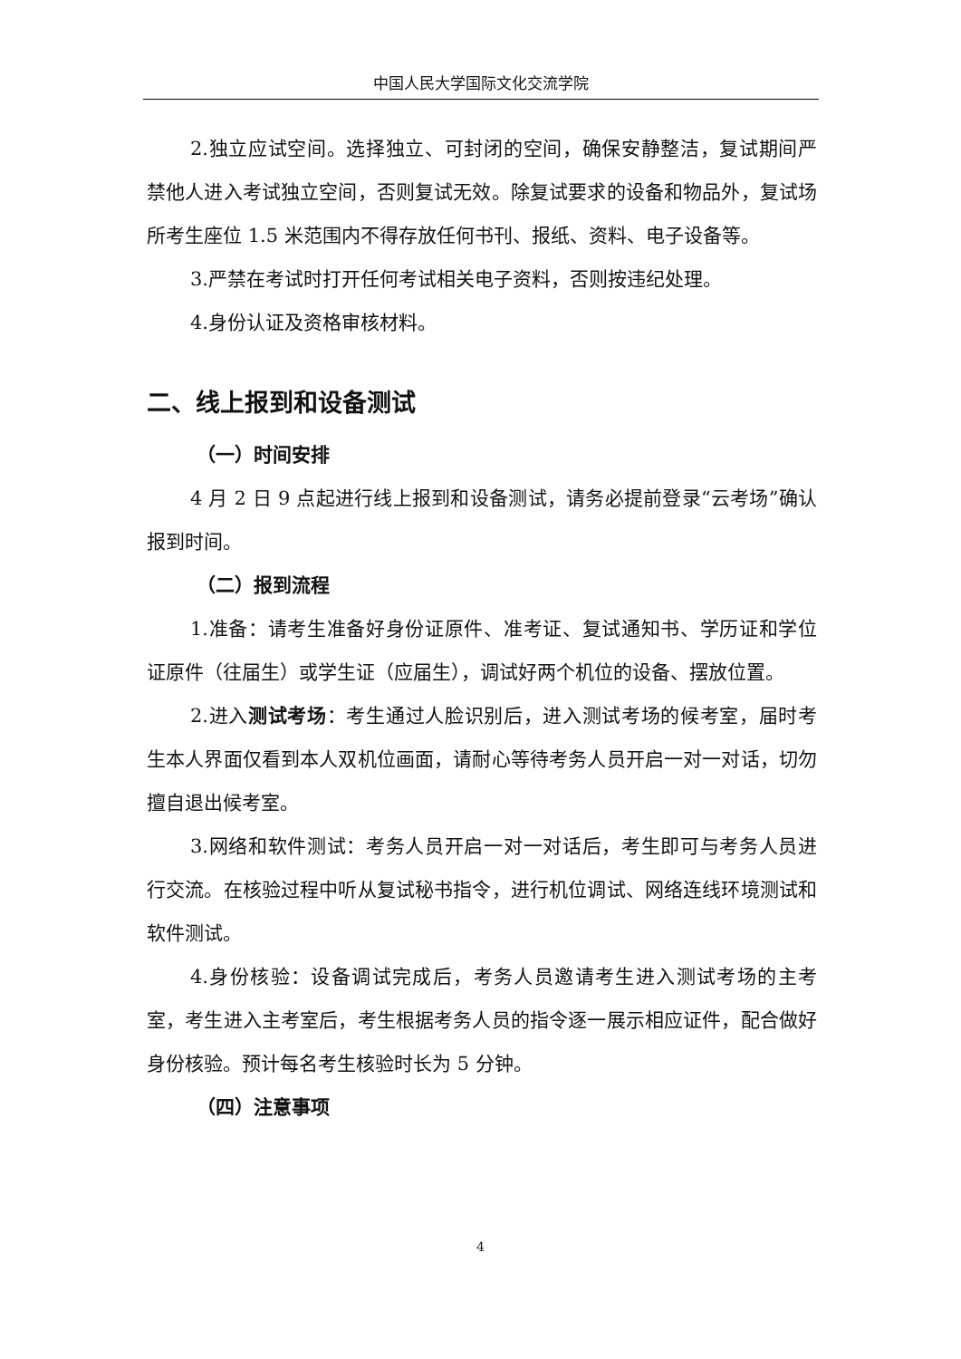中国人民大学国际文化交流学院
2.独立应试空间。选择独立、可封闭的空间，确保安静整洁，复试期间严禁他人进入考试独立空间，否则复试无效。除复试要求的设备和物品外，复试场所考生座位 1.5 米范围内不得存放任何书刊、报纸、资料、电子设备等。
3.严禁在考试时打开任何考试相关电子资料，否则按违纪处理。
4.身份认证及资格审核材料。
二、线上报到和设备测试
（一）时间安排
4 月 2 日 9 点起进行线上报到和设备测试，请务必提前登录“云考场”确认报到时间。
（二）报到流程
1.准备：请考生准备好身份证原件、准考证、复试通知书、学历证和学位证原件（往届生）或学生证（应届生），调试好两个机位的设备、摆放位置。
2.进入测试考场：考生通过人脸识别后，进入测试考场的候考室，届时考生本人界面仅看到本人双机位画面，请耐心等待考务人员开启一对一对话，切勿擅自退出候考室。
3.网络和软件测试：考务人员开启一对一对话后，考生即可与考务人员进行交流。在核验过程中听从复试秘书指令，进行机位调试、网络连线环境测试和软件测试。
4.身份核验：设备调试完成后，考务人员邀请考生进入测试考场的主考室，考生进入主考室后，考生根据考务人员的指令逐一展示相应证件，配合做好身份核验。预计每名考生核验时长为 5 分钟。
（四）注意事项
4